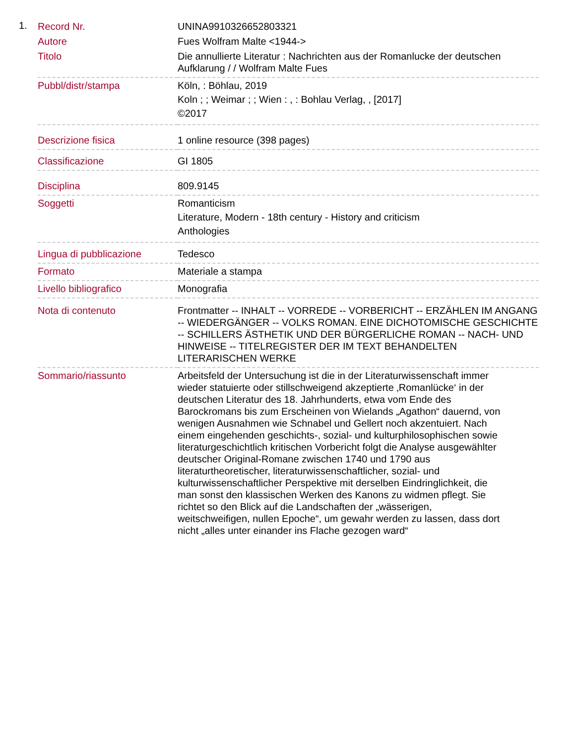1.
| Record Nr. | UNINA9910326652803321 |
| Autore | Fues Wolfram Malte <1944-> |
| Titolo | Die annullierte Literatur : Nachrichten aus der Romanlucke der deutschen Aufklarung / / Wolfram Malte Fues |
| Pubbl/distr/stampa | Köln, : Böhlau, 2019 Koln ; ; Weimar ; ; Wien : , : Bohlau Verlag, , [2017] ©2017 |
| Descrizione fisica | 1 online resource (398 pages) |
| Classificazione | GI 1805 |
| Disciplina | 809.9145 |
| Soggetti | Romanticism Literature, Modern - 18th century - History and criticism Anthologies |
| Lingua di pubblicazione | Tedesco |
| Formato | Materiale a stampa |
| Livello bibliografico | Monografia |
| Nota di contenuto | Frontmatter -- INHALT -- VORREDE -- VORBERICHT -- ERZÄHLEN IM ANGANG -- WIEDERGÄNGER -- VOLKS ROMAN. EINE DICHOTOMISCHE GESCHICHTE -- SCHILLERS ÄSTHETIK UND DER BÜRGERLICHE ROMAN -- NACH- UND HINWEISE -- TITELREGISTER DER IM TEXT BEHANDELTEN LITERARISCHEN WERKE |
| Sommario/riassunto | Arbeitsfeld der Untersuchung ist die in der Literaturwissenschaft immer wieder statuierte oder stillschweigend akzeptierte ‚Romanlücke‘ in der deutschen Literatur des 18. Jahrhunderts, etwa vom Ende des Barockromans bis zum Erscheinen von Wielands „Agathon“ dauernd, von wenigen Ausnahmen wie Schnabel und Gellert noch akzentuiert. Nach einem eingehenden geschichts-, sozial- und kulturphilosophischen sowie literaturgeschichtlich kritischen Vorbericht folgt die Analyse ausgewählter deutscher Original-Romane zwischen 1740 und 1790 aus literaturtheoretischer, literaturwissenschaftlicher, sozial- und kulturwissenschaftlicher Perspektive mit derselben Eindringlichkeit, die man sonst den klassischen Werken des Kanons zu widmen pflegt. Sie richtet so den Blick auf die Landschaften der „wässerigen, weitschweifigen, nullen Epoche“, um gewahr werden zu lassen, dass dort nicht „alles unter einander ins Flache gezogen ward“ |